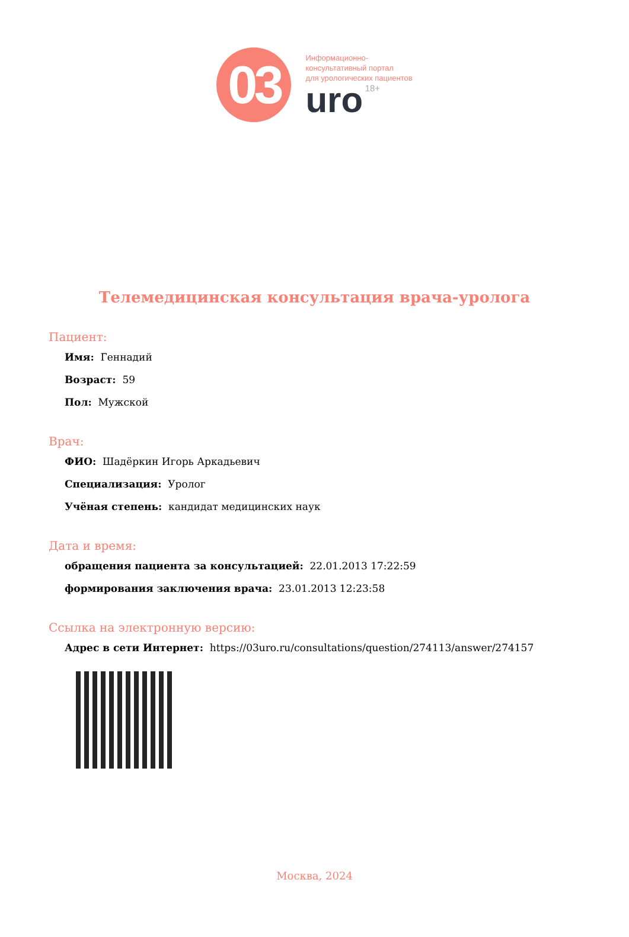03
Информационно-
консультативный портал
для урологических пациентов
uro 18+
Телемедицинская консультация врача-уролога
Пациент:
Имя: Геннадий
Возраст: 59
Пол: Мужской
Врач:
ФИО: Шадёркин Игорь Аркадьевич
Специализация: Уролог
Учёная степень: кандидат медицинских наук
Дата и время:
обращения пациента за консультацией: 22.01.2013 17:22:59
формирования заключения врача: 23.01.2013 12:23:58
Ссылка на электронную версию:
Адрес в сети Интернет: https://03uro.ru/consultations/question/274113/answer/274157
Москва, 2024